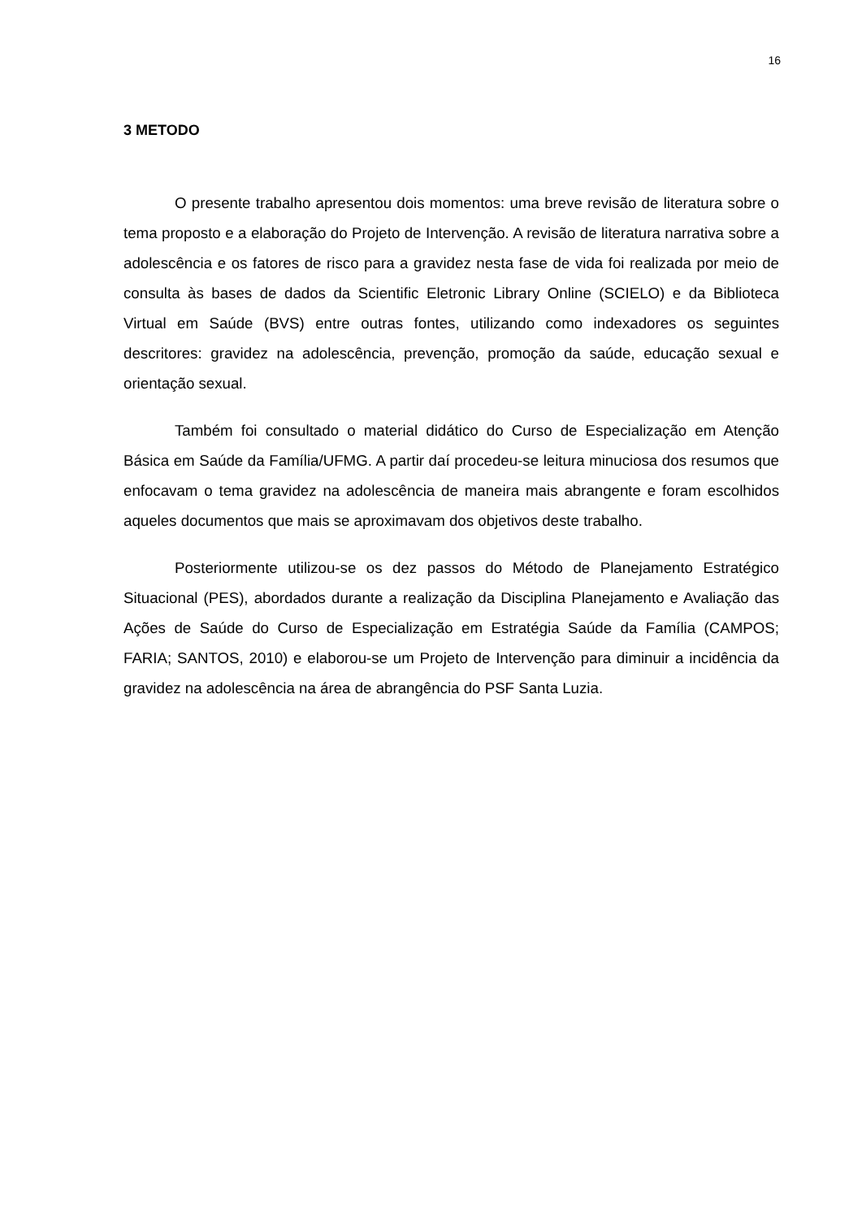16
3 METODO
O presente trabalho apresentou dois momentos: uma breve revisão de literatura sobre o tema proposto e a elaboração do Projeto de Intervenção. A revisão de literatura narrativa sobre a adolescência e os fatores de risco para a gravidez nesta fase de vida foi realizada por meio de consulta às bases de dados da Scientific Eletronic Library Online (SCIELO) e da Biblioteca Virtual em Saúde (BVS) entre outras fontes, utilizando como indexadores os seguintes descritores: gravidez na adolescência, prevenção, promoção da saúde, educação sexual e orientação sexual.
Também foi consultado o material didático do Curso de Especialização em Atenção Básica em Saúde da Família/UFMG. A partir daí procedeu-se leitura minuciosa dos resumos que enfocavam o tema gravidez na adolescência de maneira mais abrangente e foram escolhidos aqueles documentos que mais se aproximavam dos objetivos deste trabalho.
Posteriormente utilizou-se os dez passos do Método de Planejamento Estratégico Situacional (PES), abordados durante a realização da Disciplina Planejamento e Avaliação das Ações de Saúde do Curso de Especialização em Estratégia Saúde da Família (CAMPOS; FARIA; SANTOS, 2010) e elaborou-se um Projeto de Intervenção para diminuir a incidência da gravidez na adolescência na área de abrangência do PSF Santa Luzia.